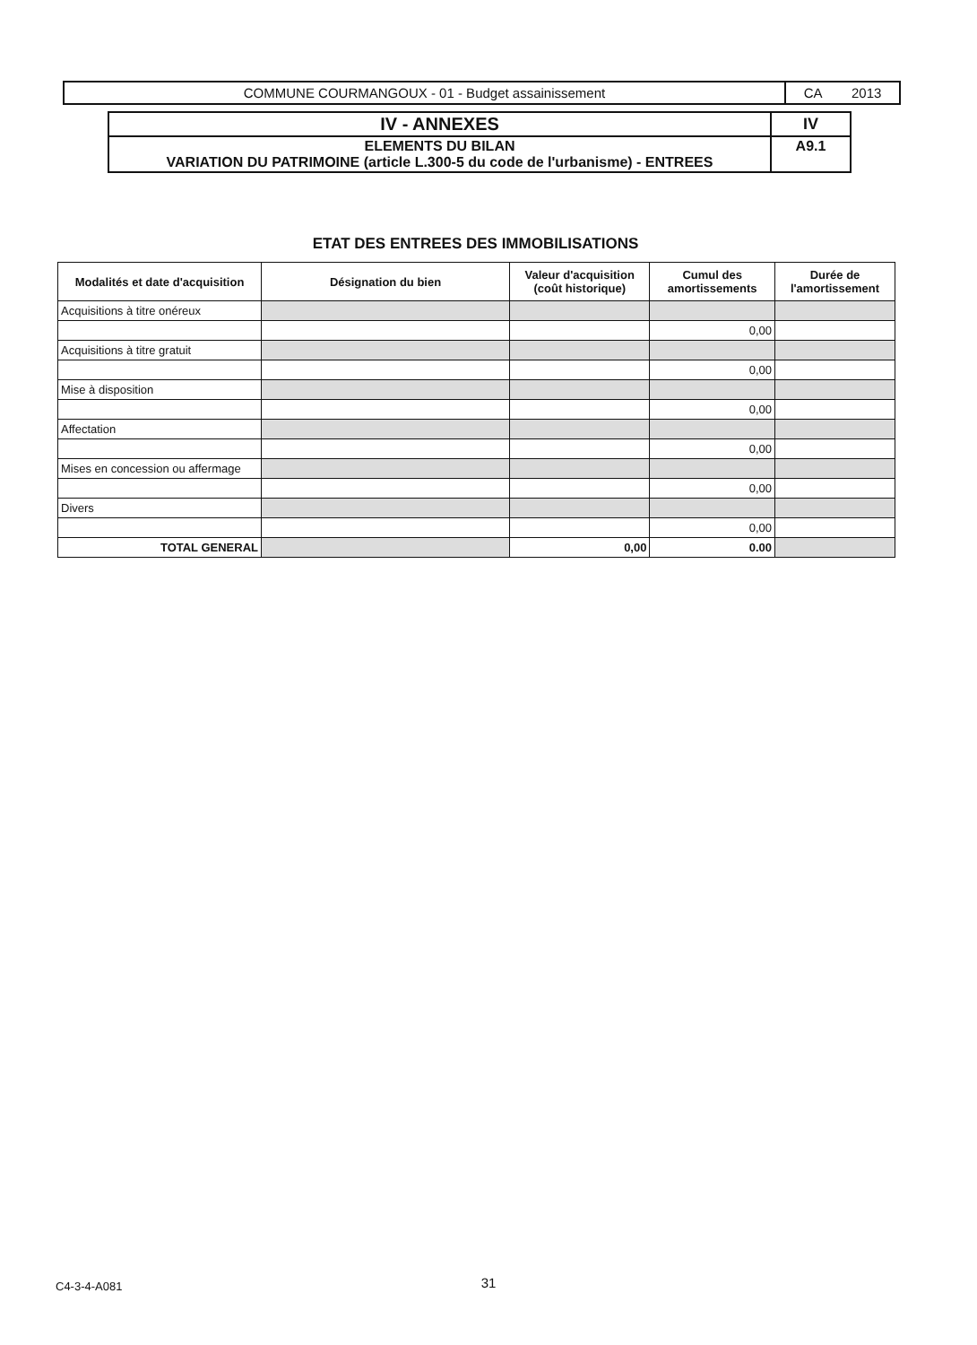| COMMUNE COURMANGOUX - 01 - Budget assainissement | CA 2013 |
| IV - ANNEXES | IV |
| ELEMENTS DU BILAN VARIATION DU PATRIMOINE (article L.300-5 du code de l'urbanisme) - ENTREES | A9.1 |
ETAT DES ENTREES DES IMMOBILISATIONS
| Modalités et date d'acquisition | Désignation du bien | Valeur d'acquisition (coût historique) | Cumul des amortissements | Durée de l'amortissement |
| --- | --- | --- | --- | --- |
| Acquisitions à titre onéreux | | | | |
| | | | 0,00 | |
| Acquisitions à titre gratuit | | | | |
| | | | 0,00 | |
| Mise à disposition | | | | |
| | | | 0,00 | |
| Affectation | | | | |
| | | | 0,00 | |
| Mises en concession ou affermage | | | | |
| | | | 0,00 | |
| Divers | | | | |
| | | | 0,00 | |
| TOTAL GENERAL | | 0,00 | 0.00 | |
C4-3-4-A081
31